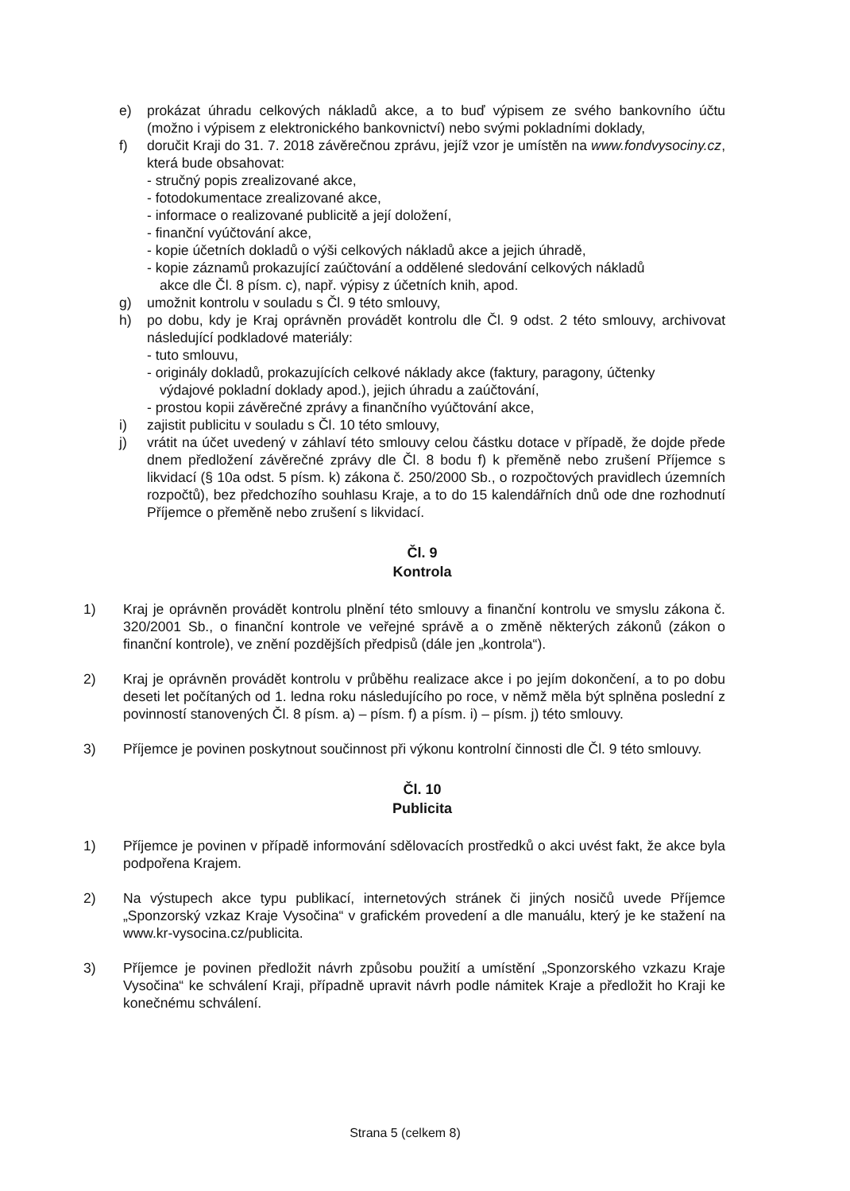e) prokázat úhradu celkových nákladů akce, a to buď výpisem ze svého bankovního účtu (možno i výpisem z elektronického bankovnictví) nebo svými pokladními doklady,
f) doručit Kraji do 31. 7. 2018 závěrečnou zprávu, jejíž vzor je umístěn na www.fondvysociny.cz, která bude obsahovat:
- stručný popis zrealizované akce,
- fotodokumentace zrealizované akce,
- informace o realizované publicitě a její doložení,
- finanční vyúčtování akce,
- kopie účetních dokladů o výši celkových nákladů akce a jejich úhradě,
- kopie záznamů prokazující zaúčtování a oddělené sledování celkových nákladů
akce dle Čl. 8 písm. c), např. výpisy z účetních knih, apod.
g) umožnit kontrolu v souladu s Čl. 9 této smlouvy,
h) po dobu, kdy je Kraj oprávněn provádět kontrolu dle Čl. 9 odst. 2 této smlouvy, archivovat následující podkladové materiály:
- tuto smlouvu,
- originály dokladů, prokazujících celkové náklady akce (faktury, paragony, účtenky
výdajové pokladní doklady apod.), jejich úhradu a zaúčtování,
- prostou kopii závěrečné zprávy a finančního vyúčtování akce,
i) zajistit publicitu v souladu s Čl. 10 této smlouvy,
j) vrátit na účet uvedený v záhlaví této smlouvy celou částku dotace v případě, že dojde přede dnem předložení závěrečné zprávy dle Čl. 8 bodu f) k přeměně nebo zrušení Příjemce s likvidací (§ 10a odst. 5 písm. k) zákona č. 250/2000 Sb., o rozpočtových pravidlech územních rozpočtů), bez předchozího souhlasu Kraje, a to do 15 kalendářních dnů ode dne rozhodnutí Příjemce o přeměně nebo zrušení s likvidací.
Čl. 9
Kontrola
1) Kraj je oprávněn provádět kontrolu plnění této smlouvy a finanční kontrolu ve smyslu zákona č. 320/2001 Sb., o finanční kontrole ve veřejné správě a o změně některých zákonů (zákon o finanční kontrole), ve znění pozdějších předpisů (dále jen „kontrola“).
2) Kraj je oprávněn provádět kontrolu v průběhu realizace akce i po jejím dokončení, a to po dobu deseti let počítaných od 1. ledna roku následujícího po roce, v němž měla být splněna poslední z povinností stanovených Čl. 8 písm. a) – písm. f) a písm. i) – písm. j) této smlouvy.
3) Příjemce je povinen poskytnout součinnost při výkonu kontrolní činnosti dle Čl. 9 této smlouvy.
Čl. 10
Publicita
1) Příjemce je povinen v případě informování sdělovacích prostředků o akci uvést fakt, že akce byla podpořena Krajem.
2) Na výstupech akce typu publikací, internetových stránek či jiných nosičů uvede Příjemce „Sponzorský vzkaz Kraje Vysočina“ v grafickém provedení a dle manuálu, který je ke stažení na www.kr-vysocina.cz/publicita.
3) Příjemce je povinen předložit návrh způsobu použití a umístění „Sponzorského vzkazu Kraje Vysočina“ ke schválení Kraji, případně upravit návrh podle námitek Kraje a předložit ho Kraji ke konečnému schválení.
Strana 5 (celkem 8)